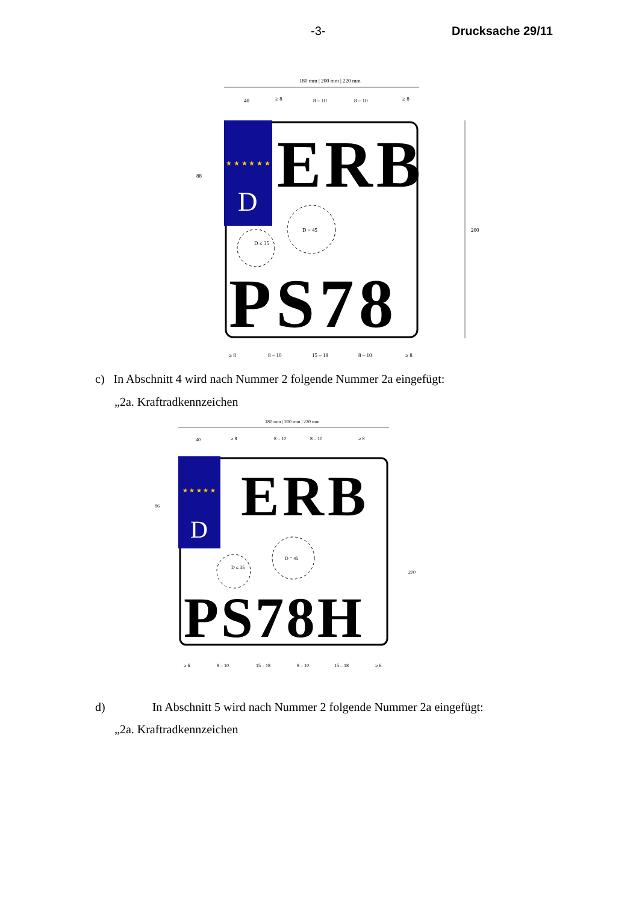-3- Drucksache 29/11
180 mm | 200 mm | 220 mm
40
≥ 8
8 – 10
8 – 10
≥ 8
88
200
★ ★ ★ ★ ★ ★
D
ERB
D = 45
D ≤ 35
PS78
≥ 8
8 – 10
15 – 18
8 – 10
≥ 8
c) In Abschnitt 4 wird nach Nummer 2 folgende Nummer 2a eingefügt:
„2a. Kraftradkennzeichen
180 mm | 200 mm | 220 mm
40
≥ 8
8 – 10
8 – 10
≥ 8
86
200
★ ★ ★ ★ ★
D
ERB
D = 45
D ≤ 35
PS78H
≥ 6
8 – 10
15 – 18
8 – 10
15 – 18
≥ 6
d) In Abschnitt 5 wird nach Nummer 2 folgende Nummer 2a eingefügt:
„2a. Kraftradkennzeichen